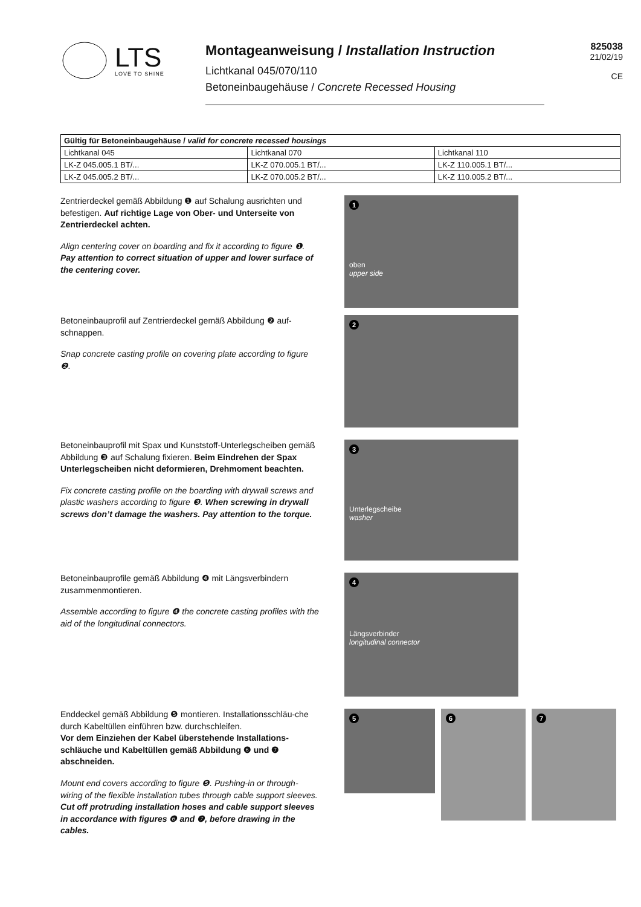LTS
LOVE TO SHINE
Montageanweisung / Installation Instruction
Lichtkanal 045/070/110
Betoneinbaugehäuse / Concrete Recessed Housing
825038
21/02/19
CE
| Gültig für Betoneinbaugehäuse / valid for concrete recessed housings | | |
| --- | --- | --- |
| Lichtkanal 045 | Lichtkanal 070 | Lichtkanal 110 |
| LK-Z 045.005.1 BT/... | LK-Z 070.005.1 BT/... | LK-Z 110.005.1 BT/... |
| LK-Z 045.005.2 BT/... | LK-Z 070.005.2 BT/... | LK-Z 110.005.2 BT/... |
Zentrierdeckel gemäß Abbildung ❶ auf Schalung ausrichten und befestigen. Auf richtige Lage von Ober- und Unterseite von Zentrierdeckel achten.
Align centering cover on boarding and fix it according to figure ❶. Pay attention to correct situation of upper and lower surface of the centering cover.
1
oben
upper side
Betoneinbauprofil auf Zentrierdeckel gemäß Abbildung ❷ auf-schnappen.
Snap concrete casting profile on covering plate according to figure ❷.
2
Betoneinbauprofil mit Spax und Kunststoff-Unterlegscheiben gemäß Abbildung ❸ auf Schalung fixieren. Beim Eindrehen der Spax Unterlegscheiben nicht deformieren, Drehmoment beachten.
Fix concrete casting profile on the boarding with drywall screws and plastic washers according to figure ❸. When screwing in drywall screws don’t damage the washers. Pay attention to the torque.
3
Unterlegscheibe
washer
Betoneinbauprofile gemäß Abbildung ❹ mit Längsverbindern zusammenmontieren.
Assemble according to figure ❹ the concrete casting profiles with the aid of the longitudinal connectors.
4
Längsverbinder
longitudinal connector
Enddeckel gemäß Abbildung ❺ montieren. Installationsschläu-che durch Kabeltüllen einführen bzw. durchschleifen.
Vor dem Einziehen der Kabel überstehende Installations-schläuche und Kabeltüllen gemäß Abbildung ❻ und ❼ abschneiden.
Mount end covers according to figure ❺. Pushing-in or through-wiring of the flexible installation tubes through cable support sleeves.
Cut off protruding installation hoses and cable support sleeves in accordance with figures ❻ and ❼, before drawing in the cables.
5
6 7